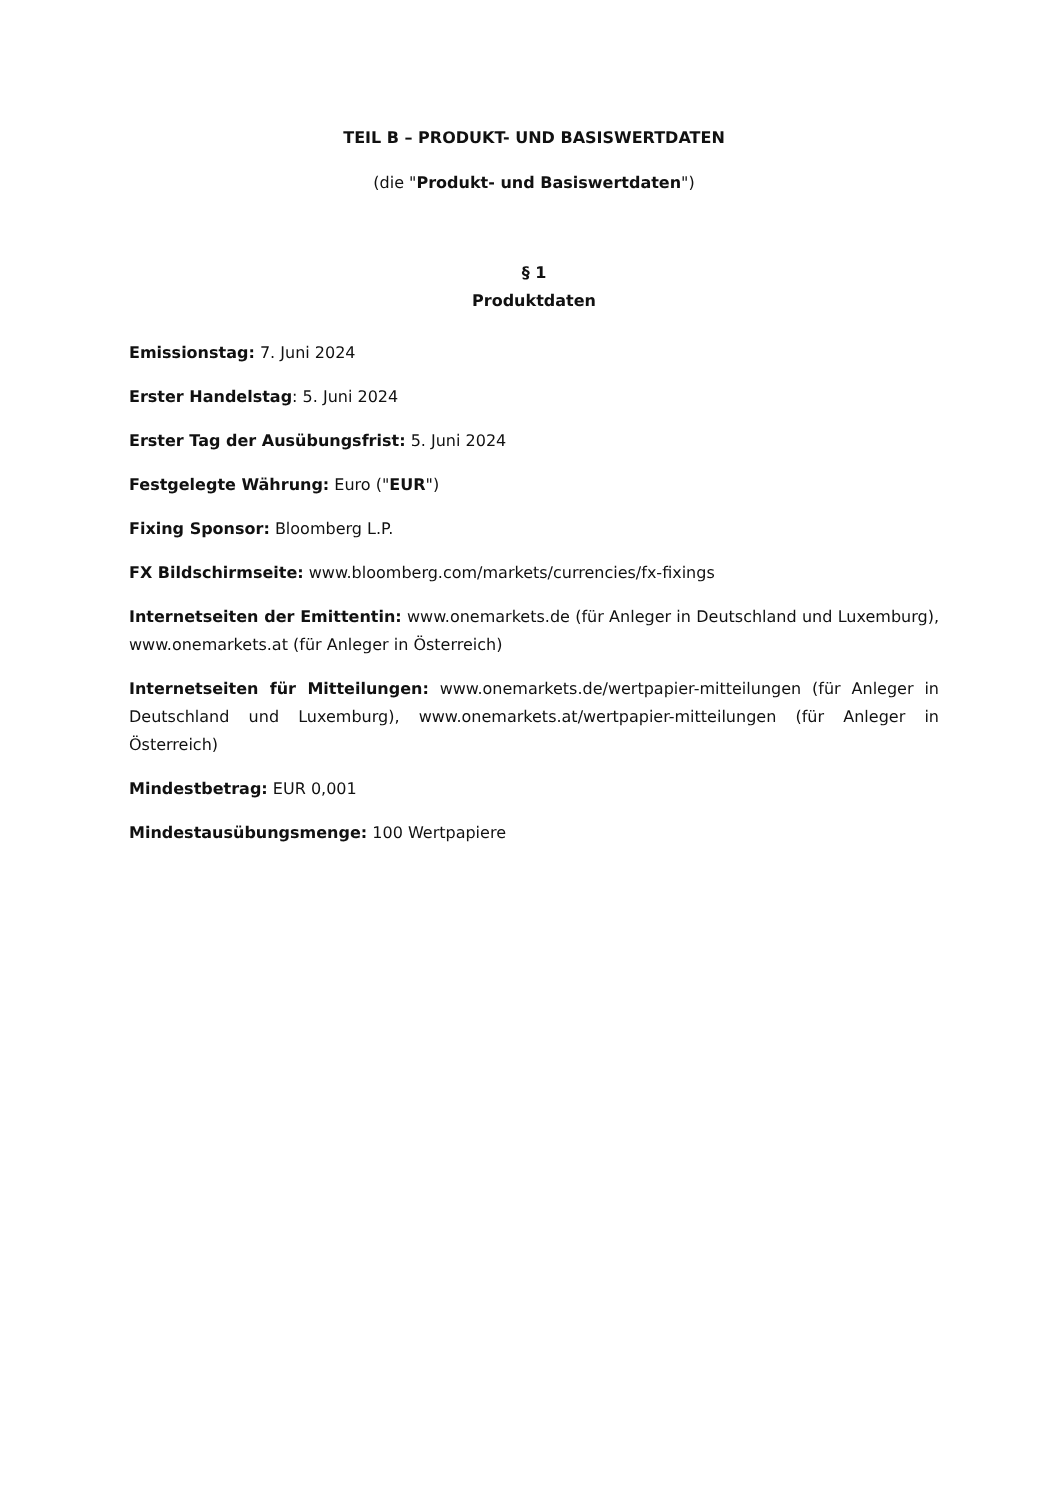TEIL B – PRODUKT- UND BASISWERTDATEN
(die "Produkt- und Basiswertdaten")
§ 1
Produktdaten
Emissionstag: 7. Juni 2024
Erster Handelstag: 5. Juni 2024
Erster Tag der Ausübungsfrist: 5. Juni 2024
Festgelegte Währung: Euro ("EUR")
Fixing Sponsor: Bloomberg L.P.
FX Bildschirmseite: www.bloomberg.com/markets/currencies/fx-fixings
Internetseiten der Emittentin: www.onemarkets.de (für Anleger in Deutschland und Luxemburg), www.onemarkets.at (für Anleger in Österreich)
Internetseiten für Mitteilungen: www.onemarkets.de/wertpapier-mitteilungen (für Anleger in Deutschland und Luxemburg), www.onemarkets.at/wertpapier-mitteilungen (für Anleger in Österreich)
Mindestbetrag: EUR 0,001
Mindestausübungsmenge: 100 Wertpapiere